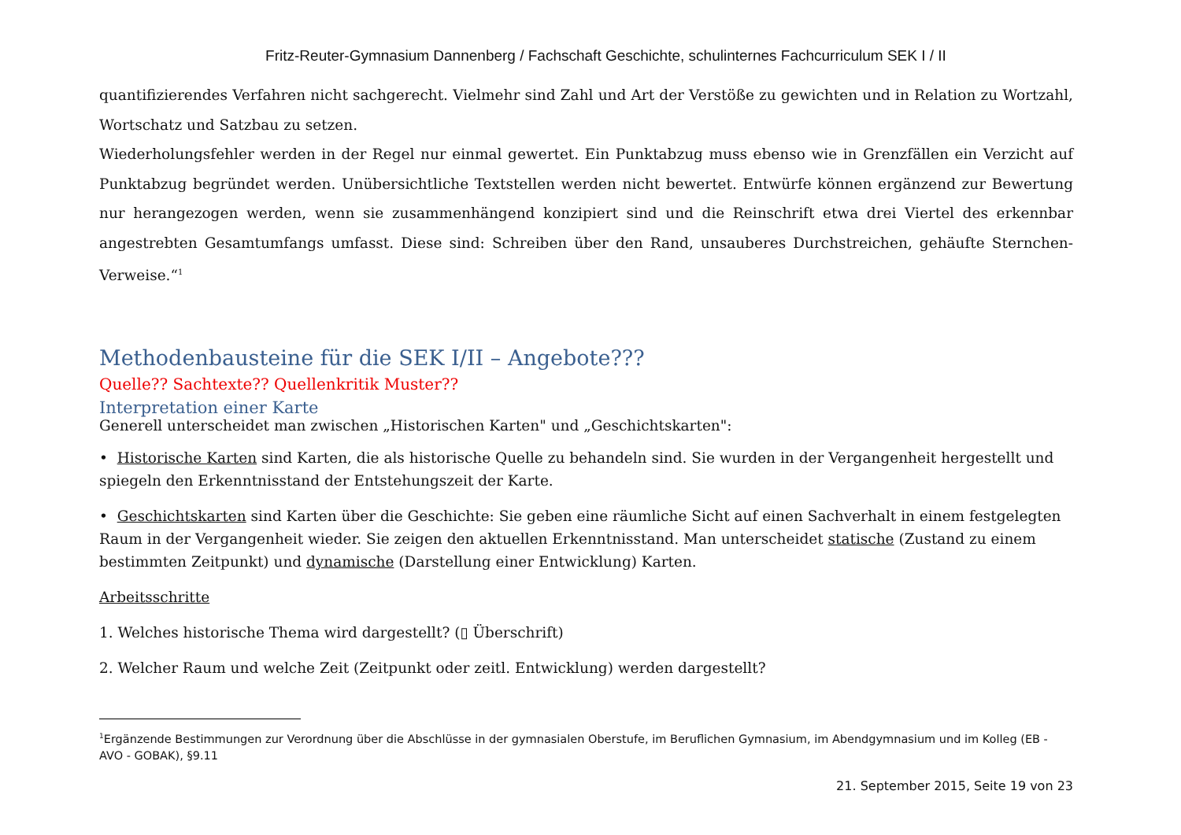Fritz-Reuter-Gymnasium Dannenberg / Fachschaft Geschichte, schulinternes Fachcurriculum SEK I / II
quantifizierendes Verfahren nicht sachgerecht. Vielmehr sind Zahl und Art der Verstöße zu gewichten und in Relation zu Wortzahl, Wortschatz und Satzbau zu setzen.
Wiederholungsfehler werden in der Regel nur einmal gewertet. Ein Punktabzug muss ebenso wie in Grenzfällen ein Verzicht auf Punktabzug begründet werden. Unübersichtliche Textstellen werden nicht bewertet. Entwürfe können ergänzend zur Bewertung nur herangezogen werden, wenn sie zusammenhängend konzipiert sind und die Reinschrift etwa drei Viertel des erkennbar angestrebten Gesamtumfangs umfasst. Diese sind: Schreiben über den Rand, unsauberes Durchstreichen, gehäufte Sternchen-Verweise.“<sup>1</sup>
Methodenbausteine für die SEK I/II – Angebote???
Quelle?? Sachtexte?? Quellenkritik Muster??
Interpretation einer Karte
Generell unterscheidet man zwischen „Historischen Karten" und „Geschichtskarten":
• Historische Karten sind Karten, die als historische Quelle zu behandeln sind. Sie wurden in der Vergangenheit hergestellt und spiegeln den Erkenntnisstand der Entstehungszeit der Karte.
• Geschichtskarten sind Karten über die Geschichte: Sie geben eine räumliche Sicht auf einen Sachverhalt in einem festgelegten Raum in der Vergangenheit wieder. Sie zeigen den aktuellen Erkenntnisstand. Man unterscheidet statische (Zustand zu einem bestimmten Zeitpunkt) und dynamische (Darstellung einer Entwicklung) Karten.
Arbeitsschritte
1. Welches historische Thema wird dargestellt? (▯ Überschrift)
2. Welcher Raum und welche Zeit (Zeitpunkt oder zeitl. Entwicklung) werden dargestellt?
<sup>1</sup> Ergänzende Bestimmungen zur Verordnung über die Abschlüsse in der gymnasialen Oberstufe, im Beruflichen Gymnasium, im Abendgymnasium und im Kolleg (EB - AVO - GOBAK), §9.11
21. September 2015, Seite 19 von 23